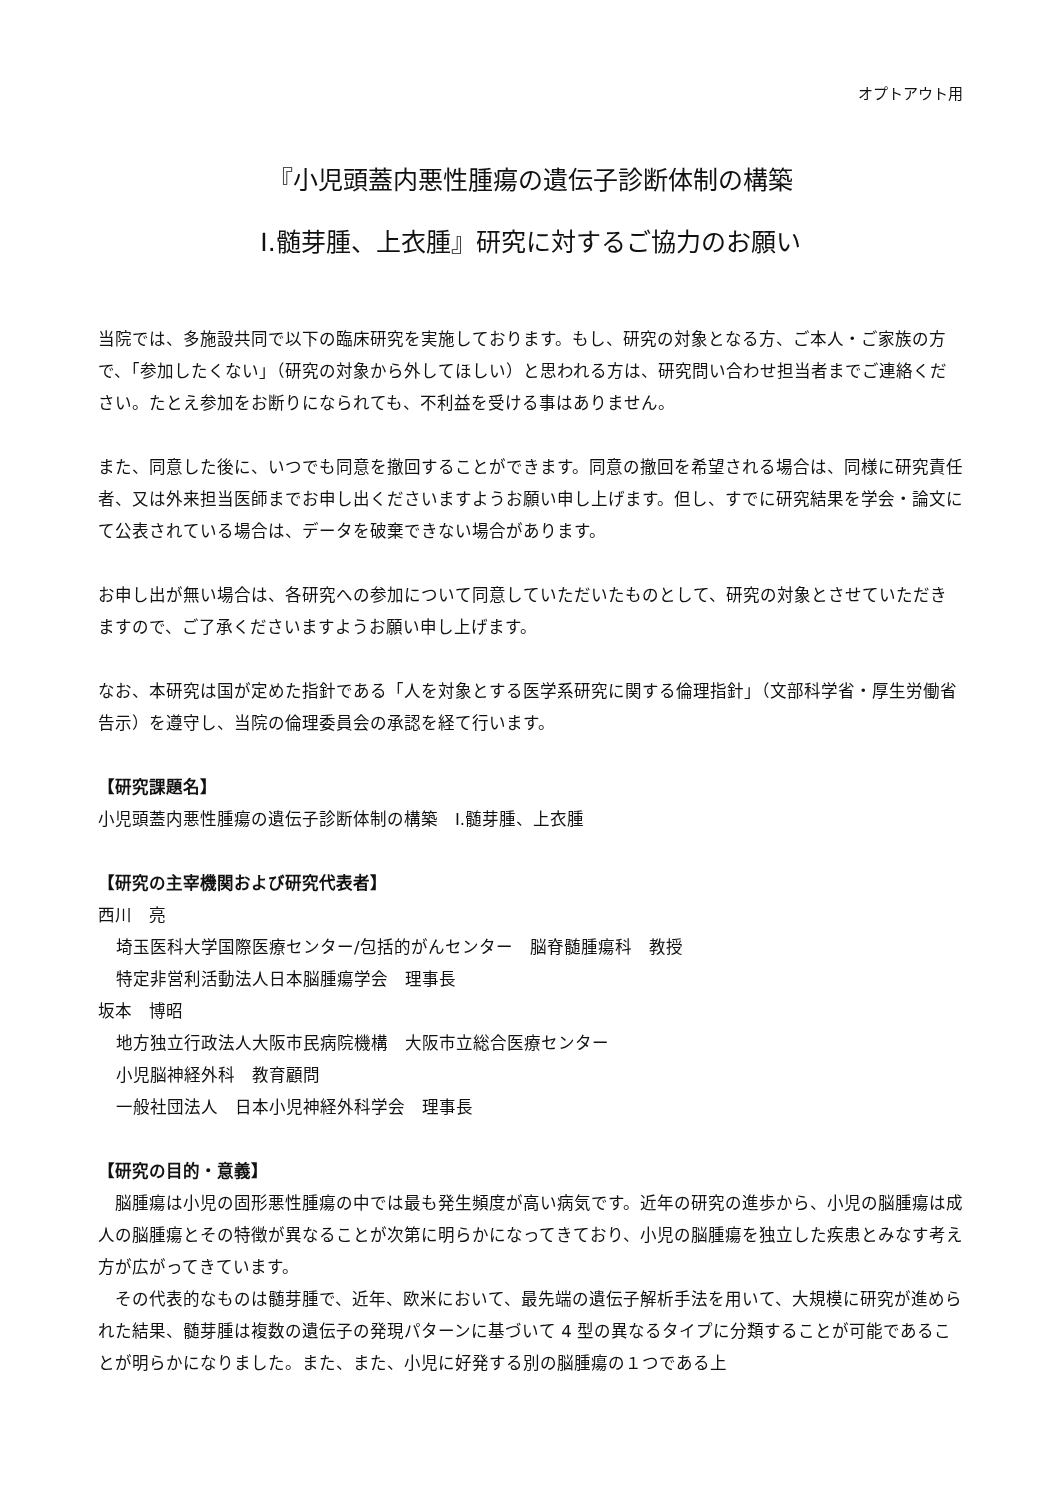オプトアウト用
『小児頭蓋内悪性腫瘍の遺伝子診断体制の構築
Ⅰ.髄芽腫、上衣腫』研究に対するご協力のお願い
当院では、多施設共同で以下の臨床研究を実施しております。もし、研究の対象となる方、ご本人・ご家族の方で、「参加したくない」（研究の対象から外してほしい）と思われる方は、研究問い合わせ担当者までご連絡ください。たとえ参加をお断りになられても、不利益を受ける事はありません。
また、同意した後に、いつでも同意を撤回することができます。同意の撤回を希望される場合は、同様に研究責任者、又は外来担当医師までお申し出くださいますようお願い申し上げます。但し、すでに研究結果を学会・論文にて公表されている場合は、データを破棄できない場合があります。
お申し出が無い場合は、各研究への参加について同意していただいたものとして、研究の対象とさせていただきますので、ご了承くださいますようお願い申し上げます。
なお、本研究は国が定めた指針である「人を対象とする医学系研究に関する倫理指針」（文部科学省・厚生労働省告示）を遵守し、当院の倫理委員会の承認を経て行います。
【研究課題名】
小児頭蓋内悪性腫瘍の遺伝子診断体制の構築　Ⅰ.髄芽腫、上衣腫
【研究の主宰機関および研究代表者】
西川　亮
埼玉医科大学国際医療センター/包括的がんセンター　脳脊髄腫瘍科　教授
特定非営利活動法人日本脳腫瘍学会　理事長
坂本　博昭
地方独立行政法人大阪市民病院機構　大阪市立総合医療センター
小児脳神経外科　教育顧問
一般社団法人　日本小児神経外科学会　理事長
【研究の目的・意義】
脳腫瘍は小児の固形悪性腫瘍の中では最も発生頻度が高い病気です。近年の研究の進歩から、小児の脳腫瘍は成人の脳腫瘍とその特徴が異なることが次第に明らかになってきており、小児の脳腫瘍を独立した疾患とみなす考え方が広がってきています。
その代表的なものは髄芽腫で、近年、欧米において、最先端の遺伝子解析手法を用いて、大規模に研究が進められた結果、髄芽腫は複数の遺伝子の発現パターンに基づいて 4 型の異なるタイプに分類することが可能であることが明らかになりました。また、また、小児に好発する別の脳腫瘍の１つである上